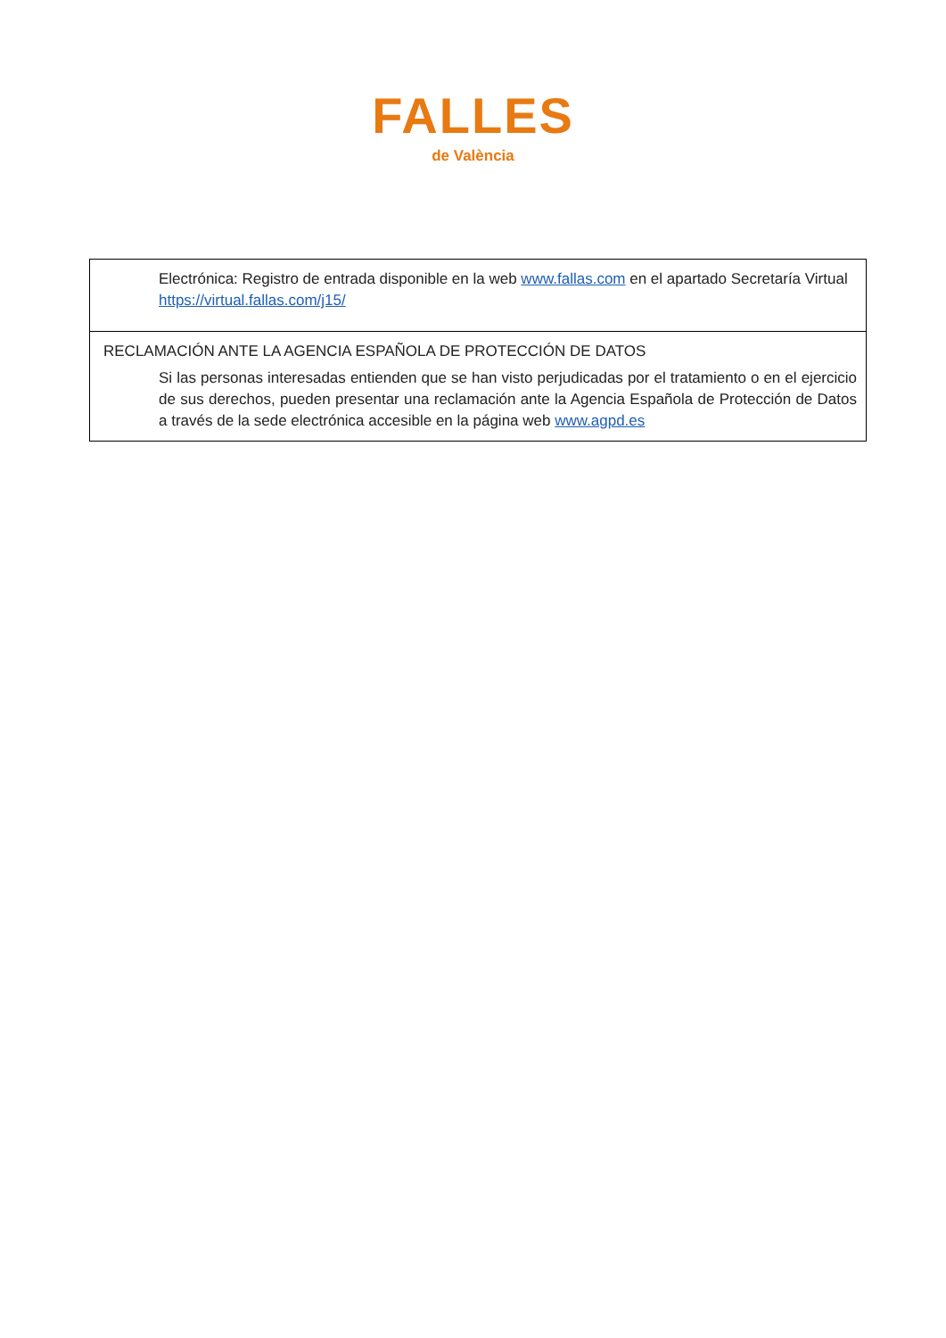FALLES
de València
| Electrónica: Registro de entrada disponible en la web www.fallas.com en el apartado Secretaría Virtual https://virtual.fallas.com/j15/ |
| RECLAMACIÓN ANTE LA AGENCIA ESPAÑOLA DE PROTECCIÓN DE DATOS Si las personas interesadas entienden que se han visto perjudicadas por el tratamiento o en el ejercicio de sus derechos, pueden presentar una reclamación ante la Agencia Española de Protección de Datos a través de la sede electrónica accesible en la página web www.agpd.es |